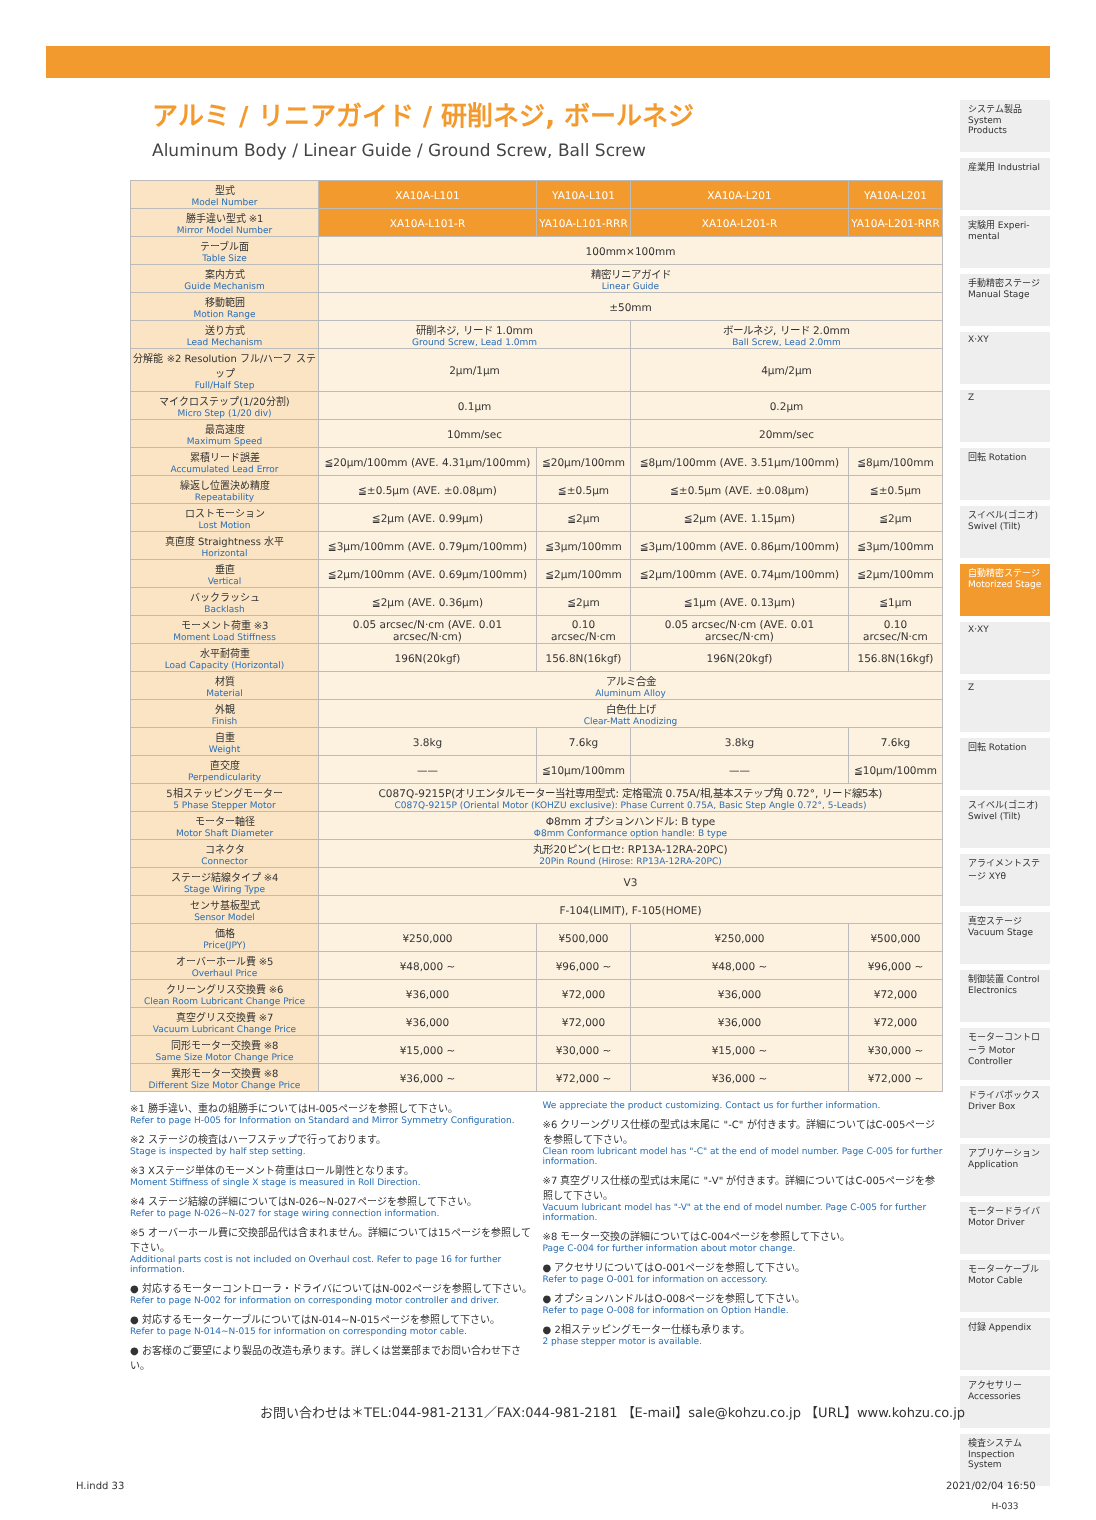アルミ / リニアガイド / 研削ネジ, ボールネジ
Aluminum Body / Linear Guide / Ground Screw, Ball Screw
| 型式 Model Number | XA10A-L101 | YA10A-L101 | XA10A-L201 | YA10A-L201 |
| 勝手違い型式 ※1 Mirror Model Number | XA10A-L101-R | YA10A-L101-RRR | XA10A-L201-R | YA10A-L201-RRR |
| テーブル面 Table Size | 100mm×100mm | | | |
| 案内方式 Guide Mechanism | 精密リニアガイド Linear Guide | | | |
| 移動範囲 Motion Range | ±50mm | | | |
| 送り方式 Lead Mechanism | 研削ネジ, リード 1.0mm Ground Screw, Lead 1.0mm | | ボールネジ, リード 2.0mm Ball Screw, Lead 2.0mm | |
| 分解能 ※2 Resolution フル/ハーフ ステップ Full/Half Step | 2μm/1μm | | 4μm/2μm | |
| マイクロステップ(1/20分割) Micro Step (1/20 div) | 0.1μm | | 0.2μm | |
| 最高速度 Maximum Speed | 10mm/sec | | 20mm/sec | |
| 累積リード誤差 Accumulated Lead Error | ≦20μm/100mm (AVE. 4.31μm/100mm) | ≦20μm/100mm | ≦8μm/100mm (AVE. 3.51μm/100mm) | ≦8μm/100mm |
| 繰返し位置決め精度 Repeatability | ≦±0.5μm (AVE. ±0.08μm) | ≦±0.5μm | ≦±0.5μm (AVE. ±0.08μm) | ≦±0.5μm |
| ロストモーション Lost Motion | ≦2μm (AVE. 0.99μm) | ≦2μm | ≦2μm (AVE. 1.15μm) | ≦2μm |
| 真直度 Straightness 水平 Horizontal | ≦3μm/100mm (AVE. 0.79μm/100mm) | ≦3μm/100mm | ≦3μm/100mm (AVE. 0.86μm/100mm) | ≦3μm/100mm |
| 垂直 Vertical | ≦2μm/100mm (AVE. 0.69μm/100mm) | ≦2μm/100mm | ≦2μm/100mm (AVE. 0.74μm/100mm) | ≦2μm/100mm |
| バックラッシュ Backlash | ≦2μm (AVE. 0.36μm) | ≦2μm | ≦1μm (AVE. 0.13μm) | ≦1μm |
| モーメント荷重 ※3 Moment Load Stiffness | 0.05 arcsec/N·cm (AVE. 0.01 arcsec/N·cm) | 0.10 arcsec/N·cm | 0.05 arcsec/N·cm (AVE. 0.01 arcsec/N·cm) | 0.10 arcsec/N·cm |
| 水平耐荷重 Load Capacity (Horizontal) | 196N(20kgf) | 156.8N(16kgf) | 196N(20kgf) | 156.8N(16kgf) |
| 材質 Material | アルミ合金 Aluminum Alloy | | | |
| 外観 Finish | 白色仕上げ Clear-Matt Anodizing | | | |
| 自重 Weight | 3.8kg | 7.6kg | 3.8kg | 7.6kg |
| 直交度 Perpendicularity | —— | ≦10μm/100mm | —— | ≦10μm/100mm |
| 5相ステッピングモーター 5 Phase Stepper Motor | C087Q-9215P(オリエンタルモーター当社専用型式: 定格電流 0.75A/相,基本ステップ角 0.72°, リード線5本) C087Q-9215P (Oriental Motor (KOHZU exclusive): Phase Current 0.75A, Basic Step Angle 0.72°, 5-Leads) | | | |
| モーター軸径 Motor Shaft Diameter | Φ8mm オプションハンドル: B type Φ8mm Conformance option handle: B type | | | |
| コネクタ Connector | 丸形20ピン(ヒロセ: RP13A-12RA-20PC) 20Pin Round (Hirose: RP13A-12RA-20PC) | | | |
| ステージ結線タイプ ※4 Stage Wiring Type | V3 | | | |
| センサ基板型式 Sensor Model | F-104(LIMIT), F-105(HOME) | | | |
| 価格 Price(JPY) | ¥250,000 | ¥500,000 | ¥250,000 | ¥500,000 |
| オーバーホール費 ※5 Overhaul Price | ¥48,000 ~ | ¥96,000 ~ | ¥48,000 ~ | ¥96,000 ~ |
| クリーングリス交換費 ※6 Clean Room Lubricant Change Price | ¥36,000 | ¥72,000 | ¥36,000 | ¥72,000 |
| 真空グリス交換費 ※7 Vacuum Lubricant Change Price | ¥36,000 | ¥72,000 | ¥36,000 | ¥72,000 |
| 同形モーター交換費 ※8 Same Size Motor Change Price | ¥15,000 ~ | ¥30,000 ~ | ¥15,000 ~ | ¥30,000 ~ |
| 異形モーター交換費 ※8 Different Size Motor Change Price | ¥36,000 ~ | ¥72,000 ~ | ¥36,000 ~ | ¥72,000 ~ |
※1 勝手違い、重ねの組勝手についてはH-005ページを参照して下さい。
Refer to page H-005 for Information on Standard and Mirror Symmetry Configuration.
※2 ステージの検査はハーフステップで行っております。
Stage is inspected by half step setting.
※3 Xステージ単体のモーメント荷重はロール剛性となります。
Moment Stiffness of single X stage is measured in Roll Direction.
※4 ステージ結線の詳細についてはN-026~N-027ページを参照して下さい。
Refer to page N-026~N-027 for stage wiring connection information.
※5 オーバーホール費に交換部品代は含まれません。詳細については15ページを参照して下さい。
Additional parts cost is not included on Overhaul cost. Refer to page 16 for further information.
● 対応するモーターコントローラ・ドライバについてはN-002ページを参照して下さい。
Refer to page N-002 for information on corresponding motor controller and driver.
● 対応するモーターケーブルについてはN-014~N-015ページを参照して下さい。
Refer to page N-014~N-015 for information on corresponding motor cable.
● お客様のご要望により製品の改造も承ります。詳しくは営業部までお問い合わせ下さい。
We appreciate the product customizing. Contact us for further information.
※6 クリーングリス仕様の型式は末尾に "-C" が付きます。詳細についてはC-005ページを参照して下さい。
Clean room lubricant model has "-C" at the end of model number. Page C-005 for further information.
※7 真空グリス仕様の型式は末尾に "-V" が付きます。詳細についてはC-005ページを参照して下さい。
Vacuum lubricant model has "-V" at the end of model number. Page C-005 for further information.
※8 モーター交換の詳細についてはC-004ページを参照して下さい。
Page C-004 for further information about motor change.
● アクセサリについてはO-001ページを参照して下さい。
Refer to page O-001 for information on accessory.
● オプションハンドルはO-008ページを参照して下さい。
Refer to page O-008 for information on Option Handle.
● 2相ステッピングモーター仕様も承ります。
2 phase stepper motor is available.
システム製品 System Products
産業用 Industrial
実験用 Experi-mental
手動精密ステージ Manual Stage
X·XY
Z
回転 Rotation
スイベル(ゴニオ) Swivel (Tilt)
自動精密ステージ Motorized Stage
X·XY
Z
回転 Rotation
スイベル(ゴニオ) Swivel (Tilt)
アライメントステージ XYθ
真空ステージ Vacuum Stage
制御装置 Control Electronics
モーターコントローラ Motor Controller
ドライバボックス Driver Box
アプリケーション Application
モータードライバ Motor Driver
モーターケーブル Motor Cable
付録 Appendix
アクセサリー Accessories
検査システム Inspection System
H-033
お問い合わせは＊TEL:044-981-2131／FAX:044-981-2181 【E-mail】sale@kohzu.co.jp 【URL】www.kohzu.co.jp
H.indd 33 2021/02/04 16:50